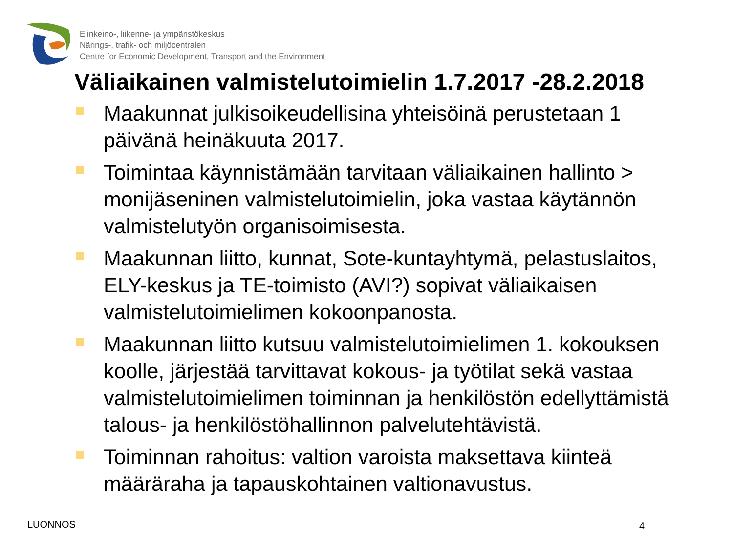Elinkeino-, liikenne- ja ympäristökeskus
Närings-, trafik- och miljöcentralen
Centre for Economic Development, Transport and the Environment
Väliaikainen valmistelutoimielin 1.7.2017 -28.2.2018
Maakunnat julkisoikeudellisina yhteisöinä perustetaan 1 päivänä heinäkuuta 2017.
Toimintaa käynnistämään tarvitaan väliaikainen hallinto > monijäseninen valmistelutoimielin, joka vastaa käytännön valmistelutyön organisoimisesta.
Maakunnan liitto, kunnat, Sote-kuntayhtymä, pelastuslaitos, ELY-keskus ja TE-toimisto (AVI?) sopivat väliaikaisen valmistelutoimielimen kokoonpanosta.
Maakunnan liitto kutsuu valmistelutoimielimen 1. kokouksen koolle, järjestää tarvittavat kokous- ja työtilat sekä vastaa valmistelutoimielimen toiminnan ja henkilöstön edellyttämistä talous- ja henkilöstöhallinnon palvelutehtävistä.
Toiminnan rahoitus: valtion varoista maksettava kiinteä määräraha ja tapauskohtainen valtionavustus.
LUONNOS 4